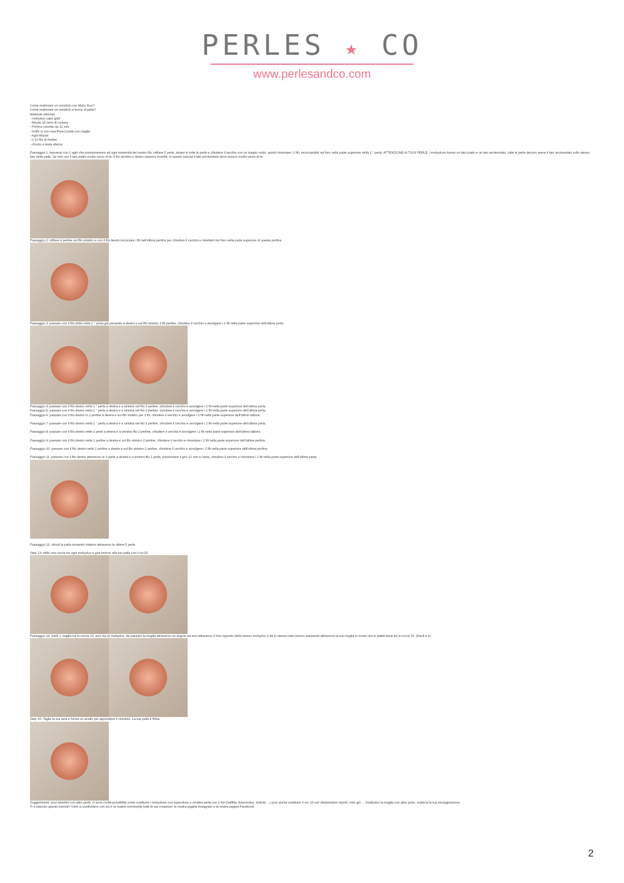PERLES ★ CO
www.perlesandco.com
Come realizzare un ciondolo con Moby Duo?
Come realizzare un ciondolo a forma di palla?
Materiali utilizzati
- mobyduo capri gold
- Miyuki 15 semi di rockery
- Perlina rotonda da 12 mm
- hotfix in oro rosa PureCrystal con maglie
- Aghi Miyuki
- 0,10 filo di fireline
- chiodo a testa sferica
Passaggio 1: lavorerai con 2 aghi che posizioneremo ad ogni estremità del nostro filo. Infilare 5 perle, stirare in tutte le perle e chiudere il cerchio con un doppio nodo, quindi rimontare i 2 fili, incrociandoli nel foro nella parte superiore della 1 ° perla. ATTENZIONE AI TUOI PERLE, i mobyduos hanno un lato piatto e un lato arrotondato, tutte le perle devono avere il lato arrotondato sullo stesso lato della palla. Se inizi con il lato piatto rivolto verso di te, il filo sinistro e destro saranno invertiti, in questo tutorial il lato arrotondato deve essere rivolto verso di te.
Passaggio 2: infilare 4 perline sul filo sinistro e con il filo destro incrociare i fili nell'ultima perlina per chiudere il cerchio e rimetterli nel foro nella parte superiore di questa perlina.
Passaggio 3: passare con il filo dritto nella 1 ° perla già presente a destra e sul filo sinistro 3 fili perline, chiudere il cerchio e avvolgere i 2 fili nella parte superiore dell'ultima perla.
Passaggio 4: passare con il filo destro nella 1 ° perla a destra e a sinistra nel filo 3 perline, chiudere il cerchio e avvolgere i 2 fili nella parte superiore dell'ultima perla.
Passaggio 5: passare con il filo destro nella 1 ° perla a destra e a sinistra nel filo 3 perline, chiudere il cerchio e avvolgere i 2 fili nella parte superiore dell'ultima perla.
Passaggio 6: passare con il filo destro in 2 perline a destra e sul filo sinistro per 2 fili, chiudere il cerchio e avvolgere i 2 fili nella parte superiore dell'ultimo tallone.
Passaggio 7: passare con il filo destro nella 1 ° perla a destra e a sinistra nel filo 3 perline, chiudere il cerchio e avvolgere i 2 fili nella parte superiore dell'ultima perla.
Passaggio 8: passare con il filo destro nelle 2 perle a destra e a sinistra filo 2 perline, chiudere il cerchio e avvolgere i 2 fili nella parte superiore dell'ultimo tallone.
Passaggio 9: passare con il filo destro nelle 2 perline a destra e sul filo sinistro 2 perline, chiudere il cerchio e rimontare i 2 fili nella parte superiore dell'ultima perlina.
Passaggio 10: passare con il filo destro nelle 2 perline a destra e sul filo sinistro 2 perline, chiudere il cerchio e avvolgere i 2 fili nella parte superiore dell'ultima perlina.
Passaggio 11: passare con il filo destro attraverso le 3 perle a destra e a sinistra filo 1 perla, posizionare il giro 12 mm e l'asta, chiudere il cerchio e rimontare i 2 fili nella parte superiore dell'ultima perla.
Passaggio 12: chiudi la palla tornando indietro attraverso le ultime 5 perle.
Step 13: infila una roccia tra ogni mobyduo e gira intorno alla tua palla con il roc15.
Passaggio 14: metti 1 maglia tra la roccia 15, esci da un mobyduo, fai passare la maglia attraverso un angolo ed esci attraverso il foro opposto dello stesso mobyduo e fai lo stesso tutto intorno passando attraverso la tua maglia in modo che si adatti bene tra le rocce 15. (foto8 e 9)
Step 15: Taglia la tua asta e forma un anello per appendere il ciondolo. La tua palla è finita.
Suggerimenti: puoi divertirti con altre perle, ci sono molte possibilità come sostituire i mobyduos con superduos o un'altra perla con 2 fori (halftila, diamonduo, trottole ...) puoi anche sostituire il roc 15 con distanziatori miyuki, mini giri ... Sostituisci la maglia con altre perle, scatena la tua immaginazione.
Ti è piaciuto questo tutorial? Vieni a condividere con noi e la nostra community tutte le tue creazioni: la nostra pagina Instagram e la nostra pagina Facebook
2